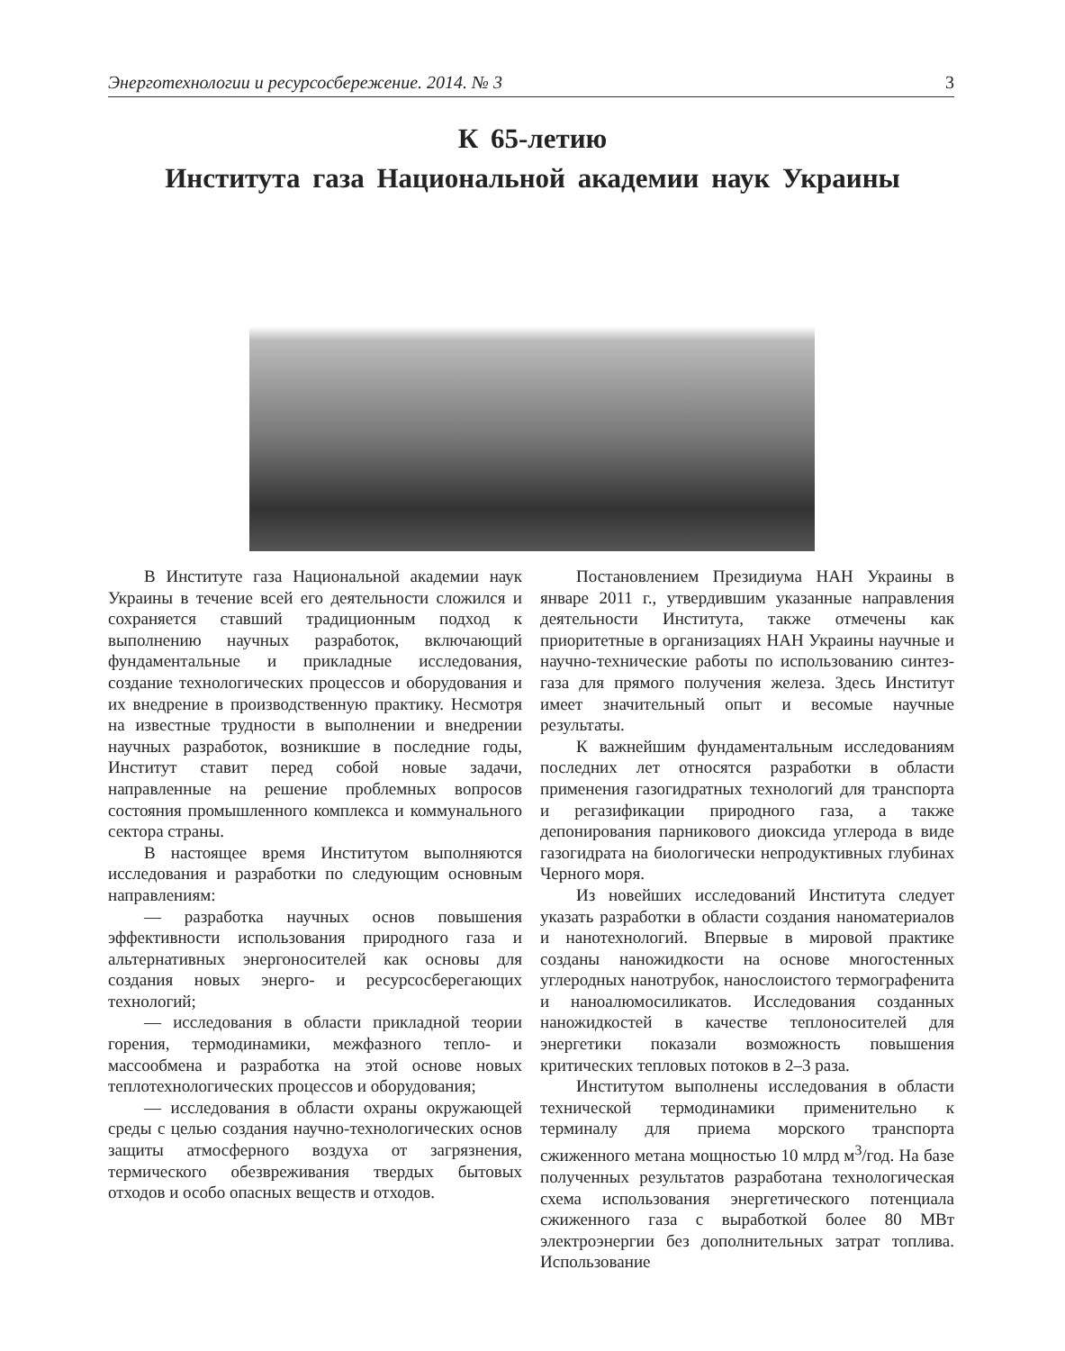Энерготехнологии и ресурсосбережение. 2014. № 3 3
К 65-летию
Института газа Национальной академии наук Украины
В Институте газа Национальной академии наук Украины в течение всей его деятельности сложился и сохраняется ставший традиционным подход к выполнению научных разработок, включающий фундаментальные и прикладные исследования, создание технологических процессов и оборудования и их внедрение в производственную практику. Несмотря на известные трудности в выполнении и внедрении научных разработок, возникшие в последние годы, Институт ставит перед собой новые задачи, направленные на решение проблемных вопросов состояния промышленного комплекса и коммунального сектора страны.
В настоящее время Институтом выполняются исследования и разработки по следующим основным направлениям:
— разработка научных основ повышения эффективности использования природного газа и альтернативных энергоносителей как основы для создания новых энерго- и ресурсосберегающих технологий;
— исследования в области прикладной теории горения, термодинамики, межфазного тепло- и массообмена и разработка на этой основе новых теплотехнологических процессов и оборудования;
— исследования в области охраны окружающей среды с целью создания научно-технологических основ защиты атмосферного воздуха от загрязнения, термического обезвреживания твердых бытовых отходов и особо опасных веществ и отходов.
Постановлением Президиума НАН Украины в январе 2011 г., утвердившим указанные направления деятельности Института, также отмечены как приоритетные в организациях НАН Украины научные и научно-технические работы по использованию синтез-газа для прямого получения железа. Здесь Институт имеет значительный опыт и весомые научные результаты.
К важнейшим фундаментальным исследованиям последних лет относятся разработки в области применения газогидратных технологий для транспорта и регазификации природного газа, а также депонирования парникового диоксида углерода в виде газогидрата на биологически непродуктивных глубинах Черного моря.
Из новейших исследований Института следует указать разработки в области создания наноматериалов и нанотехнологий. Впервые в мировой практике созданы наножидкости на основе многостенных углеродных нанотрубок, нанослоистого термографенита и наноалюмосиликатов. Исследования созданных наножидкостей в качестве теплоносителей для энергетики показали возможность повышения критических тепловых потоков в 2–3 раза.
Институтом выполнены исследования в области технической термодинамики применительно к терминалу для приема морского транспорта сжиженного метана мощностью 10 млрд м<sup>3</sup>/год. На базе полученных результатов разработана технологическая схема использования энергетического потенциала сжиженного газа с выработкой более 80 МВт электроэнергии без дополнительных затрат топлива. Использование